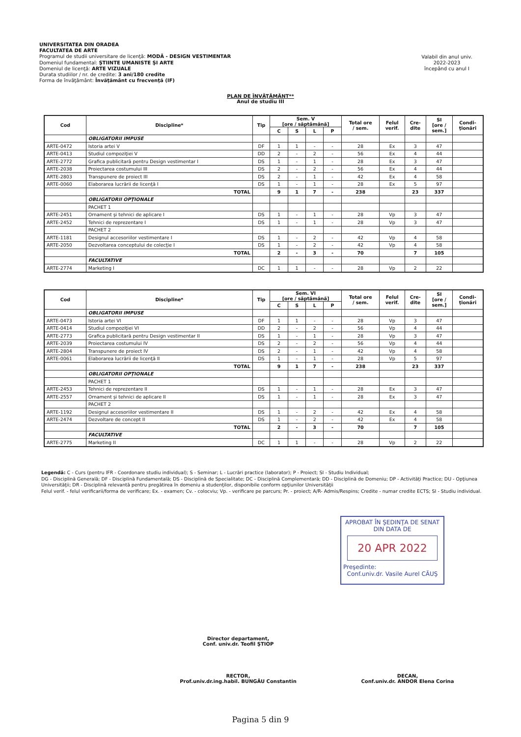UNIVERSITATEA DIN ORADEA
FACULTATEA DE ARTE
Programul de studii universitare de licenţă: MODĂ - DESIGN VESTIMENTAR
Domeniul fundamental: ŞTIINTE UMANISTE ŞI ARTE
Domeniul de licenţă: ARTE VIZUALE
Durata studiilor / nr. de credite: 3 ani/180 credite
Forma de învăţământ: Învăţământ cu frecvenţă (IF)
Valabil din anul univ.
2022-2023
începând cu anul I
PLAN DE ÎNVĂŢĂMÂNT**
Anul de studiu III
| Cod | Discipline* | Tip | Sem. V [ore / săptămână] | | | | Total ore / sem. | Felul verif. | Cre- dite | SI [ore / sem.] | Condi- ţionări |
| --- | --- | --- | --- | --- | --- | --- | --- | --- | --- | --- | --- |
| | | | C | S | L | P | | | | | |
| | OBLIGATORII IMPUSE | | | | | | | | | | |
| ARTE-0472 | Istoria artei V | DF | 1 | 1 | - | - | 28 | Ex | 3 | 47 | |
| ARTE-0413 | Studiul compoziţiei V | DD | 2 | - | 2 | - | 56 | Ex | 4 | 44 | |
| ARTE-2772 | Grafica publicitară pentru Design vestimentar I | DS | 1 | - | 1 | - | 28 | Ex | 3 | 47 | |
| ARTE-2038 | Proiectarea costumului III | DS | 2 | - | 2 | - | 56 | Ex | 4 | 44 | |
| ARTE-2803 | Transpunere de proiect III | DS | 2 | - | 1 | - | 42 | Ex | 4 | 58 | |
| ARTE-0060 | Elaborarea lucrării de licenţă I | DS | 1 | - | 1 | - | 28 | Ex | 5 | 97 | |
| | TOTAL | | 9 | 1 | 7 | - | 238 | | 23 | 337 | |
| | OBLIGATORII OPŢIONALE | | | | | | | | | | |
| | PACHET 1 | | | | | | | | | | |
| ARTE-2451 | Ornament şi tehnici de aplicare I | DS | 1 | - | 1 | - | 28 | Vp | 3 | 47 | |
| ARTE-2452 | Tehnici de reprezentare I | DS | 1 | - | 1 | - | 28 | Vp | 3 | 47 | |
| | PACHET 2 | | | | | | | | | | |
| ARTE-1181 | Designul accesoriilor vestimentare I | DS | 1 | - | 2 | - | 42 | Vp | 4 | 58 | |
| ARTE-2050 | Dezvoltarea conceptului de colecţie I | DS | 1 | - | 2 | - | 42 | Vp | 4 | 58 | |
| | TOTAL | | 2 | - | 3 | - | 70 | | 7 | 105 | |
| | FACULTATIVE | | | | | | | | | | |
| ARTE-2774 | Marketing I | DC | 1 | 1 | - | - | 28 | Vp | 2 | 22 | |
| Cod | Discipline* | Tip | Sem. VI [ore / săptămână] | | | | Total ore / sem. | Felul verif. | Cre- dite | SI [ore / sem.] | Condi- ţionări |
| --- | --- | --- | --- | --- | --- | --- | --- | --- | --- | --- | --- |
| | | | C | S | L | P | | | | | |
| | OBLIGATORII IMPUSE | | | | | | | | | | |
| ARTE-0473 | Istoria artei VI | DF | 1 | 1 | - | - | 28 | Vp | 3 | 47 | |
| ARTE-0414 | Studiul compoziţiei VI | DD | 2 | - | 2 | - | 56 | Vp | 4 | 44 | |
| ARTE-2773 | Grafica publicitară pentru Design vestimentar II | DS | 1 | - | 1 | - | 28 | Vp | 3 | 47 | |
| ARTE-2039 | Proiectarea costumului IV | DS | 2 | - | 2 | - | 56 | Vp | 4 | 44 | |
| ARTE-2804 | Transpunere de proiect IV | DS | 2 | - | 1 | - | 42 | Vp | 4 | 58 | |
| ARTE-0061 | Elaborarea lucrării de licenţă II | DS | 1 | - | 1 | - | 28 | Vp | 5 | 97 | |
| | TOTAL | | 9 | 1 | 7 | - | 238 | | 23 | 337 | |
| | OBLIGATORII OPŢIONALE | | | | | | | | | | |
| | PACHET 1 | | | | | | | | | | |
| ARTE-2453 | Tehnici de reprezentare II | DS | 1 | - | 1 | - | 28 | Ex | 3 | 47 | |
| ARTE-2557 | Ornament şi tehnici de aplicare II | DS | 1 | - | 1 | - | 28 | Ex | 3 | 47 | |
| | PACHET 2 | | | | | | | | | | |
| ARTE-1192 | Designul accesoriilor vestimentare II | DS | 1 | - | 2 | - | 42 | Ex | 4 | 58 | |
| ARTE-2474 | Dezvoltare de concept II | DS | 1 | - | 2 | - | 42 | Ex | 4 | 58 | |
| | TOTAL | | 2 | - | 3 | - | 70 | | 7 | 105 | |
| | FACULTATIVE | | | | | | | | | | |
| ARTE-2775 | Marketing II | DC | 1 | 1 | - | - | 28 | Vp | 2 | 22 | |
Legendă: C - Curs (pentru IFR - Coordonare studiu individual); S - Seminar; L - Lucrări practice (laborator); P - Proiect; SI - Studiu Individual;
DG - Disciplină Generală; DF - Disciplină Fundamentală; DS - Disciplină de Specialitate; DC - Disciplină Complementară; DD - Disciplină de Domeniu; DP - Activităţi Practice; DU - Opţiunea Universităţii; DR - Disciplină relevantă pentru pregătirea în domeniu a studenţilor, disponibile conform opţiunilor Universităţii
Felul verif. - felul verificarii/forma de verificare; Ex. - examen; Cv. - colocviu; Vp. - verificare pe parcurs; Pr. - proiect; A/R- Admis/Respins; Credite - numar credite ECTS; SI - Studiu individual.
APROBAT ÎN ŞEDINŢA DE SENAT
DIN DATA DE
20 APR 2022
Preşedinte:
Conf.univ.dr. Vasile Aurel CĂUŞ
Director departament,
Conf. univ.dr. Teofil ŞTIOP
RECTOR,
Prof.univ.dr.ing.habil. BUNGĂU Constantin
DECAN,
Conf.univ.dr. ANDOR Elena Corina
Pagina 5 din 9